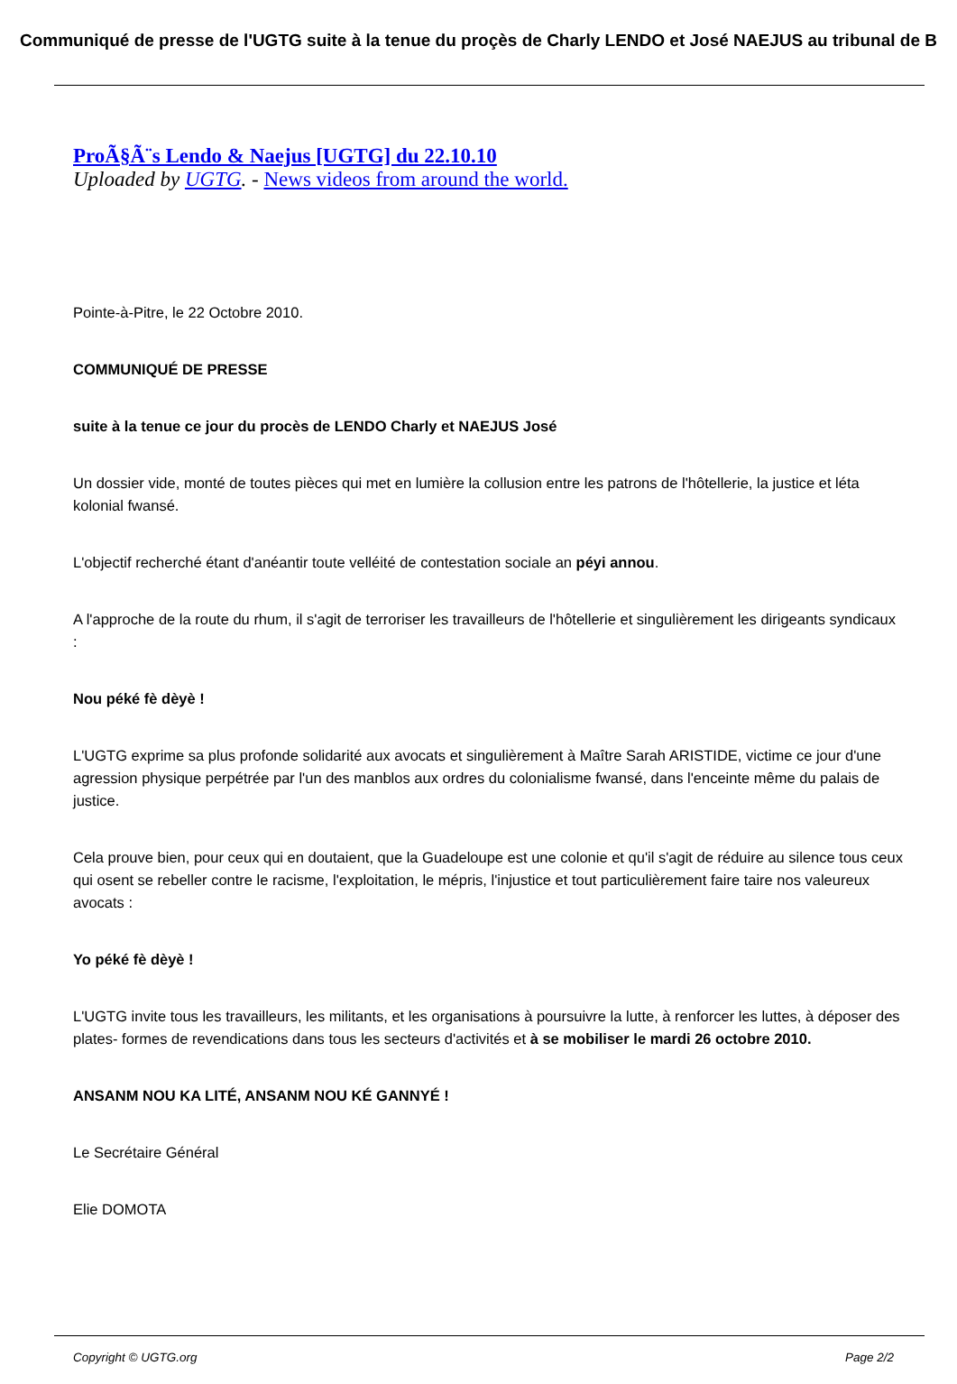Communiqué de presse de l'UGTG suite à la tenue du proçès de Charly LENDO et José NAEJUS au tribunal de B
ProÃ§Ã¨s Lendo & Naejus [UGTG] du 22.10.10
Uploaded by UGTG. - News videos from around the world.
Pointe-à-Pitre, le 22 Octobre 2010.
COMMUNIQUÉ DE PRESSE
suite à la tenue ce jour du procès de LENDO Charly et NAEJUS José
Un dossier vide, monté de toutes pièces qui met en lumière la collusion entre les patrons de l'hôtellerie, la justice et léta kolonial fwansé.
L'objectif recherché étant d'anéantir toute velléité de contestation sociale an péyi annou.
A l'approche de la route du rhum, il s'agit de terroriser les travailleurs de l'hôtellerie et singulièrement les dirigeants syndicaux :
Nou péké fè dèyè !
L'UGTG exprime sa plus profonde solidarité aux avocats et singulièrement à Maître Sarah ARISTIDE, victime ce jour d'une agression physique perpétrée par l'un des manblos aux ordres du colonialisme fwansé, dans l'enceinte même du palais de justice.
Cela prouve bien, pour ceux qui en doutaient, que la Guadeloupe est une colonie et qu'il s'agit de réduire au silence tous ceux qui osent se rebeller contre le racisme, l'exploitation, le mépris, l'injustice et tout particulièrement faire taire nos valeureux avocats :
Yo péké fè dèyè !
L'UGTG invite tous les travailleurs, les militants, et les organisations à poursuivre la lutte, à renforcer les luttes, à déposer des plates- formes de revendications dans tous les secteurs d'activités et à se mobiliser le mardi 26 octobre 2010.
ANSANM NOU KA LITÉ, ANSANM NOU KÉ GANNYÉ !
Le Secrétaire Général
Elie DOMOTA
Copyright © UGTG.org Page 2/2